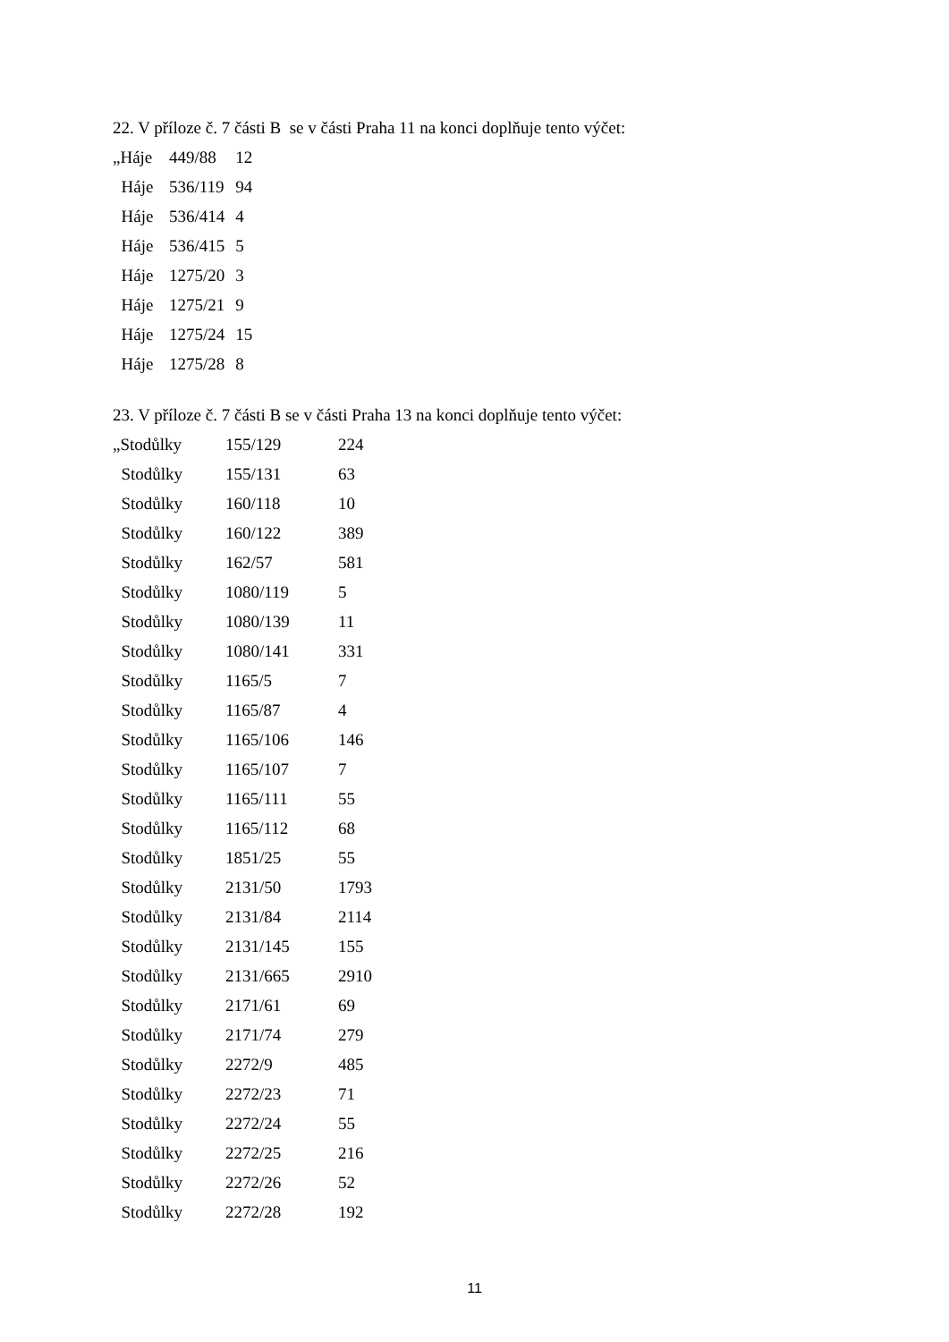22. V příloze č. 7 části B se v části Praha 11 na konci doplňuje tento výčet:
| „Háje | 449/88 | 12 |
| Háje | 536/119 | 94 |
| Háje | 536/414 | 4 |
| Háje | 536/415 | 5 |
| Háje | 1275/20 | 3 |
| Háje | 1275/21 | 9 |
| Háje | 1275/24 | 15 |
| Háje | 1275/28 | 8 |
23. V příloze č. 7 části B se v části Praha 13 na konci doplňuje tento výčet:
| „Stodůlky | 155/129 | 224 |
| Stodůlky | 155/131 | 63 |
| Stodůlky | 160/118 | 10 |
| Stodůlky | 160/122 | 389 |
| Stodůlky | 162/57 | 581 |
| Stodůlky | 1080/119 | 5 |
| Stodůlky | 1080/139 | 11 |
| Stodůlky | 1080/141 | 331 |
| Stodůlky | 1165/5 | 7 |
| Stodůlky | 1165/87 | 4 |
| Stodůlky | 1165/106 | 146 |
| Stodůlky | 1165/107 | 7 |
| Stodůlky | 1165/111 | 55 |
| Stodůlky | 1165/112 | 68 |
| Stodůlky | 1851/25 | 55 |
| Stodůlky | 2131/50 | 1793 |
| Stodůlky | 2131/84 | 2114 |
| Stodůlky | 2131/145 | 155 |
| Stodůlky | 2131/665 | 2910 |
| Stodůlky | 2171/61 | 69 |
| Stodůlky | 2171/74 | 279 |
| Stodůlky | 2272/9 | 485 |
| Stodůlky | 2272/23 | 71 |
| Stodůlky | 2272/24 | 55 |
| Stodůlky | 2272/25 | 216 |
| Stodůlky | 2272/26 | 52 |
| Stodůlky | 2272/28 | 192 |
11